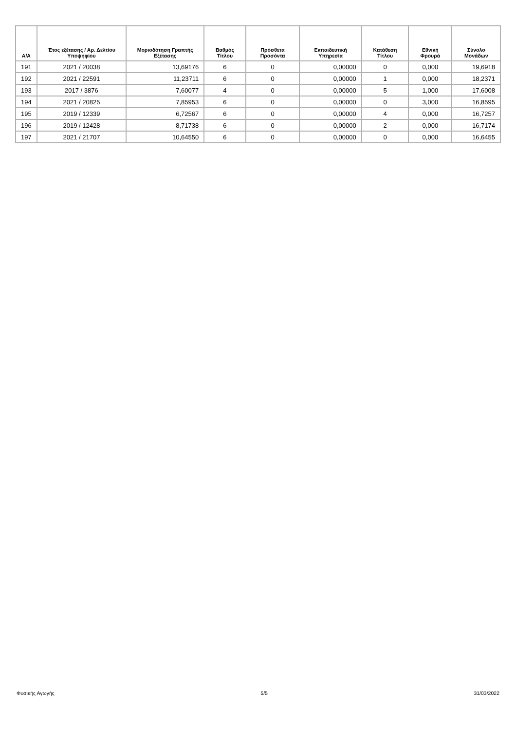| Α/Α | Έτος εξέτασης / Αρ. Δελτίου Υποψηφίου | Μοριοδότηση Γραπτής Εξέτασης | Βαθμός Τίτλου | Πρόσθετα Προσόντα | Εκπαιδευτική Υπηρεσία | Κατάθεση Τίτλου | Εθνική Φρουρά | Σύνολο Μονάδων |
| --- | --- | --- | --- | --- | --- | --- | --- | --- |
| 191 | 2021 / 20038 | 13,69176 | 6 | 0 | 0,00000 | 0 | 0,000 | 19,6918 |
| 192 | 2021 / 22591 | 11,23711 | 6 | 0 | 0,00000 | 1 | 0,000 | 18,2371 |
| 193 | 2017 / 3876 | 7,60077 | 4 | 0 | 0,00000 | 5 | 1,000 | 17,6008 |
| 194 | 2021 / 20825 | 7,85953 | 6 | 0 | 0,00000 | 0 | 3,000 | 16,8595 |
| 195 | 2019 / 12339 | 6,72567 | 6 | 0 | 0,00000 | 4 | 0,000 | 16,7257 |
| 196 | 2019 / 12428 | 8,71738 | 6 | 0 | 0,00000 | 2 | 0,000 | 16,7174 |
| 197 | 2021 / 21707 | 10,64550 | 6 | 0 | 0,00000 | 0 | 0,000 | 16,6455 |
Φυσικής Αγωγής 5/5 31/03/2022